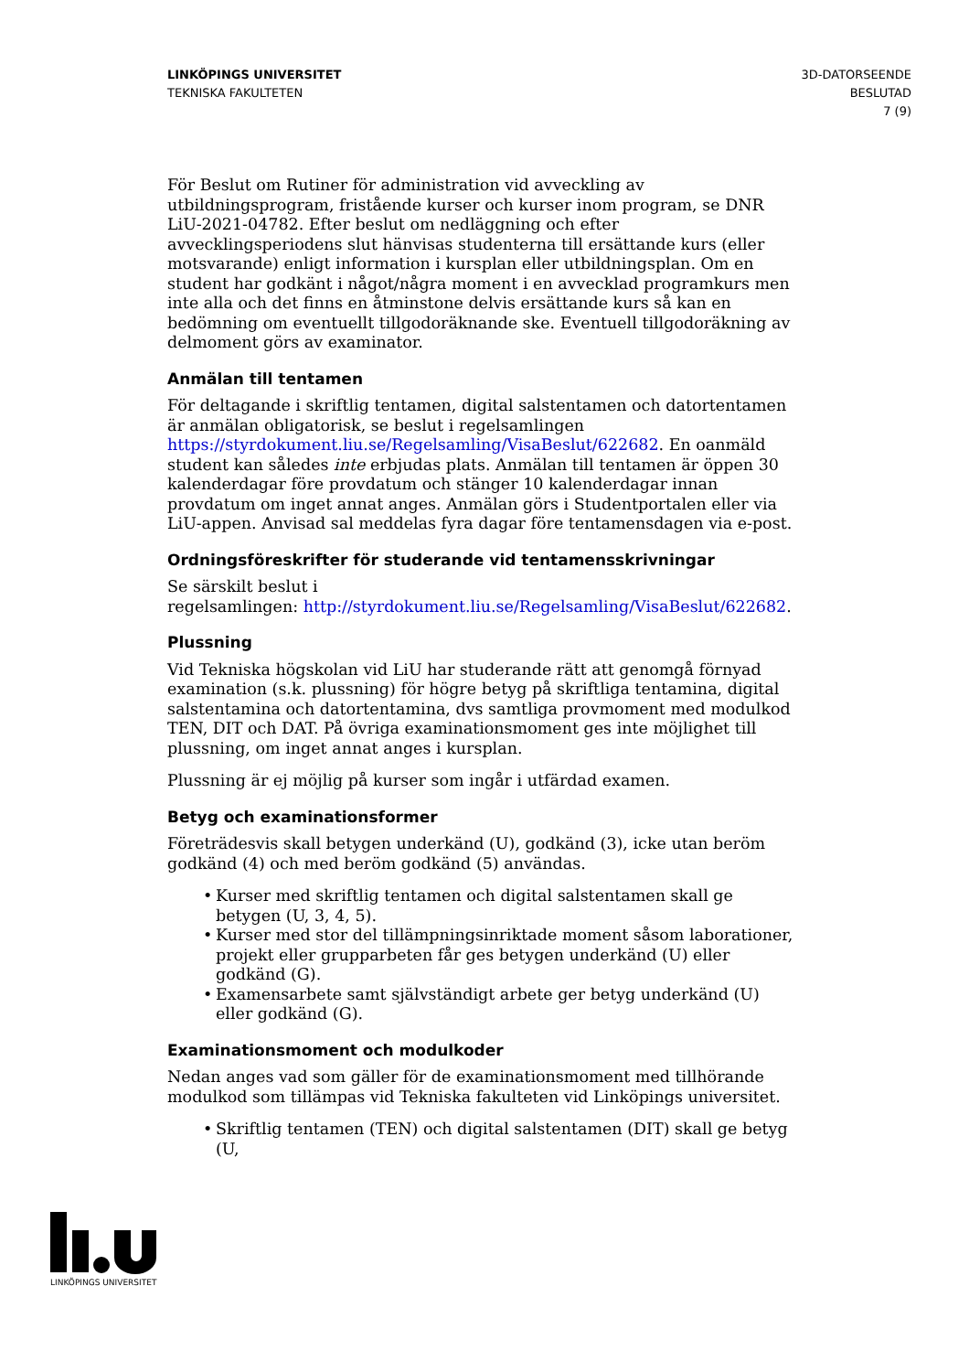LINKÖPINGS UNIVERSITET
TEKNISKA FAKULTETEN
3D-DATORSEENDE
BESLUTAD
7 (9)
För Beslut om Rutiner för administration vid avveckling av utbildningsprogram, fristående kurser och kurser inom program, se DNR LiU-2021-04782. Efter beslut om nedläggning och efter avvecklingsperiodens slut hänvisas studenterna till ersättande kurs (eller motsvarande) enligt information i kursplan eller utbildningsplan. Om en student har godkänt i något/några moment i en avvecklad programkurs men inte alla och det finns en åtminstone delvis ersättande kurs så kan en bedömning om eventuellt tillgodoräknande ske. Eventuell tillgodoräkning av delmoment görs av examinator.
Anmälan till tentamen
För deltagande i skriftlig tentamen, digital salstentamen och datortentamen är anmälan obligatorisk, se beslut i regelsamlingen https://styrdokument.liu.se/Regelsamling/VisaBeslut/622682. En oanmäld student kan således inte erbjudas plats. Anmälan till tentamen är öppen 30 kalenderdagar före provdatum och stänger 10 kalenderdagar innan provdatum om inget annat anges. Anmälan görs i Studentportalen eller via LiU-appen. Anvisad sal meddelas fyra dagar före tentamensdagen via e-post.
Ordningsföreskrifter för studerande vid tentamensskrivningar
Se särskilt beslut i
regelsamlingen: http://styrdokument.liu.se/Regelsamling/VisaBeslut/622682.
Plussning
Vid Tekniska högskolan vid LiU har studerande rätt att genomgå förnyad examination (s.k. plussning) för högre betyg på skriftliga tentamina, digital salstentamina och datortentamina, dvs samtliga provmoment med modulkod TEN, DIT och DAT. På övriga examinationsmoment ges inte möjlighet till plussning, om inget annat anges i kursplan.
Plussning är ej möjlig på kurser som ingår i utfärdad examen.
Betyg och examinationsformer
Företrädesvis skall betygen underkänd (U), godkänd (3), icke utan beröm godkänd (4) och med beröm godkänd (5) användas.
• Kurser med skriftlig tentamen och digital salstentamen skall ge betygen (U, 3, 4, 5).
• Kurser med stor del tillämpningsinriktade moment såsom laborationer, projekt eller grupparbeten får ges betygen underkänd (U) eller godkänd (G).
• Examensarbete samt självständigt arbete ger betyg underkänd (U) eller godkänd (G).
Examinationsmoment och modulkoder
Nedan anges vad som gäller för de examinationsmoment med tillhörande modulkod som tillämpas vid Tekniska fakulteten vid Linköpings universitet.
• Skriftlig tentamen (TEN) och digital salstentamen (DIT) skall ge betyg (U,
LINKÖPINGS UNIVERSITET